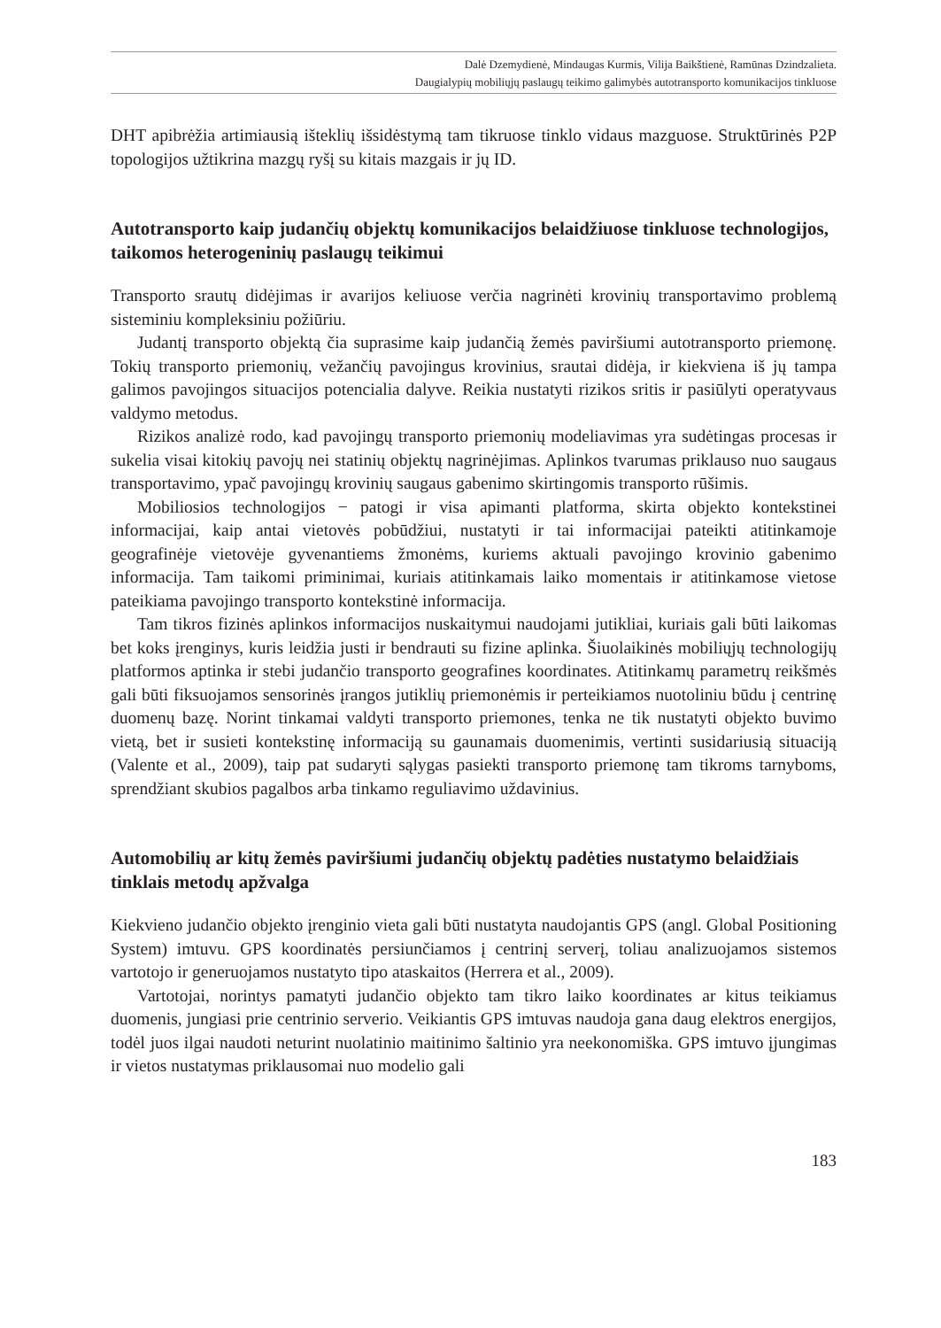Dalė Dzemydienė, Mindaugas Kurmis, Vilija Baikštienė, Ramūnas Dzindzalieta.
Daugialypių mobiliųjų paslaugų teikimo galimybės autotransporto komunikacijos tinkluose
DHT apibrėžia artimiausią išteklių išsidėstymą tam tikruose tinklo vidaus mazguose. Struktūrinės P2P topologijos užtikrina mazgų ryšį su kitais mazgais ir jų ID.
Autotransporto kaip judančių objektų komunikacijos belaidžiuose tinkluose technologijos, taikomos heterogeninių paslaugų teikimui
Transporto srautų didėjimas ir avarijos keliuose verčia nagrinėti krovinių transportavimo problemą sisteminiu kompleksiniu požiūriu.
Judantį transporto objektą čia suprasime kaip judančią žemės paviršiumi autotransporto priemonę. Tokių transporto priemonių, vežančių pavojingus krovinius, srautai didėja, ir kiekviena iš jų tampa galimos pavojingos situacijos potencialia dalyve. Reikia nustatyti rizikos sritis ir pasiūlyti operatyvaus valdymo metodus.
Rizikos analizė rodo, kad pavojingų transporto priemonių modeliavimas yra sudėtingas procesas ir sukelia visai kitokių pavojų nei statinių objektų nagrinėjimas. Aplinkos tvarumas priklauso nuo saugaus transportavimo, ypač pavojingų krovinių saugaus gabenimo skirtingomis transporto rūšimis.
Mobiliosios technologijos − patogi ir visa apimanti platforma, skirta objekto kontekstinei informacijai, kaip antai vietovės pobūdžiui, nustatyti ir tai informacijai pateikti atitinkamoje geografinėje vietovėje gyvenantiems žmonėms, kuriems aktuali pavojingo krovinio gabenimo informacija. Tam taikomi priminimai, kuriais atitinkamais laiko momentais ir atitinkamose vietose pateikiama pavojingo transporto kontekstinė informacija.
Tam tikros fizinės aplinkos informacijos nuskaitymui naudojami jutikliai, kuriais gali būti laikomas bet koks įrenginys, kuris leidžia justi ir bendrauti su fizine aplinka. Šiuolaikinės mobiliųjų technologijų platformos aptinka ir stebi judančio transporto geografines koordinates. Atitinkamų parametrų reikšmės gali būti fiksuojamos sensorinės įrangos jutiklių priemonėmis ir perteikiamos nuotoliniu būdu į centrinę duomenų bazę. Norint tinkamai valdyti transporto priemones, tenka ne tik nustatyti objekto buvimo vietą, bet ir susieti kontekstinę informaciją su gaunamais duomenimis, vertinti susidariusią situaciją (Valente et al., 2009), taip pat sudaryti sąlygas pasiekti transporto priemonę tam tikroms tarnyboms, sprendžiant skubios pagalbos arba tinkamo reguliavimo uždavinius.
Automobilių ar kitų žemės paviršiumi judančių objektų padėties nustatymo belaidžiais tinklais metodų apžvalga
Kiekvieno judančio objekto įrenginio vieta gali būti nustatyta naudojantis GPS (angl. Global Positioning System) imtuvu. GPS koordinatės persiunčiamos į centrinį serverį, toliau analizuojamos sistemos vartotojo ir generuojamos nustatyto tipo ataskaitos (Herrera et al., 2009).
Vartotojai, norintys pamatyti judančio objekto tam tikro laiko koordinates ar kitus teikiamus duomenis, jungiasi prie centrinio serverio. Veikiantis GPS imtuvas naudoja gana daug elektros energijos, todėl juos ilgai naudoti neturint nuolatinio maitinimo šaltinio yra neekonomiška. GPS imtuvo įjungimas ir vietos nustatymas priklausomai nuo modelio gali
183